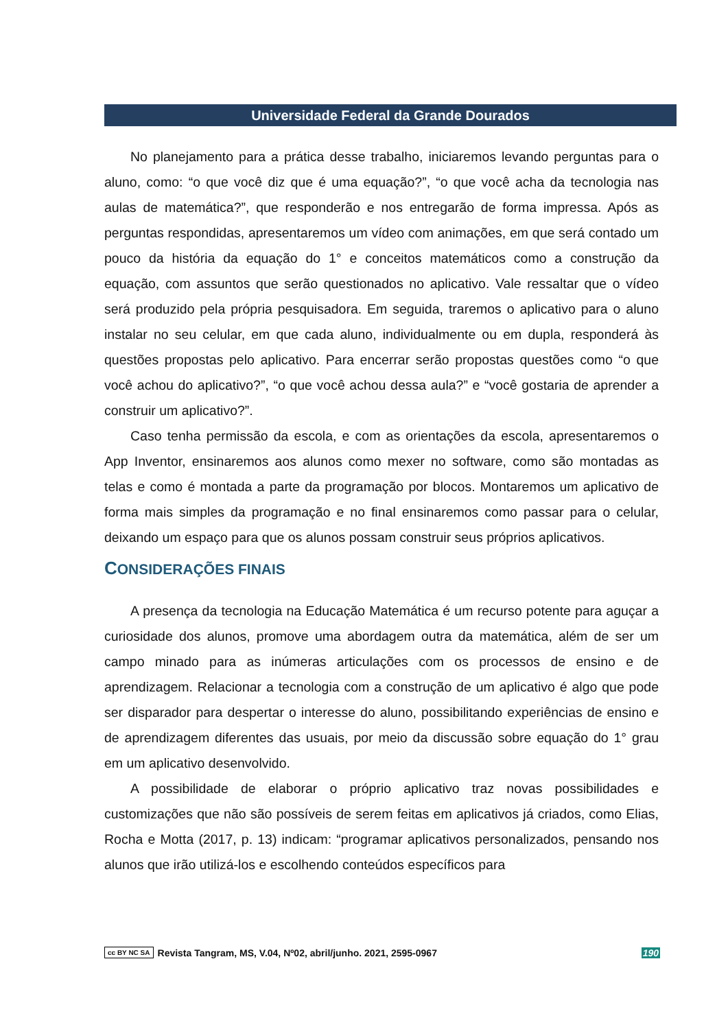Universidade Federal da Grande Dourados
No planejamento para a prática desse trabalho, iniciaremos levando perguntas para o aluno, como: “o que você diz que é uma equação?”, “o que você acha da tecnologia nas aulas de matemática?”, que responderão e nos entregarão de forma impressa. Após as perguntas respondidas, apresentaremos um vídeo com animações, em que será contado um pouco da história da equação do 1° e conceitos matemáticos como a construção da equação, com assuntos que serão questionados no aplicativo. Vale ressaltar que o vídeo será produzido pela própria pesquisadora. Em seguida, traremos o aplicativo para o aluno instalar no seu celular, em que cada aluno, individualmente ou em dupla, responderá às questões propostas pelo aplicativo. Para encerrar serão propostas questões como “o que você achou do aplicativo?”, “o que você achou dessa aula?” e “você gostaria de aprender a construir um aplicativo?”.
Caso tenha permissão da escola, e com as orientações da escola, apresentaremos o App Inventor, ensinaremos aos alunos como mexer no software, como são montadas as telas e como é montada a parte da programação por blocos. Montaremos um aplicativo de forma mais simples da programação e no final ensinaremos como passar para o celular, deixando um espaço para que os alunos possam construir seus próprios aplicativos.
CONSIDERAÇÕES FINAIS
A presença da tecnologia na Educação Matemática é um recurso potente para aguçar a curiosidade dos alunos, promove uma abordagem outra da matemática, além de ser um campo minado para as inúmeras articulações com os processos de ensino e de aprendizagem. Relacionar a tecnologia com a construção de um aplicativo é algo que pode ser disparador para despertar o interesse do aluno, possibilitando experiências de ensino e de aprendizagem diferentes das usuais, por meio da discussão sobre equação do 1° grau em um aplicativo desenvolvido.
A possibilidade de elaborar o próprio aplicativo traz novas possibilidades e customizações que não são possíveis de serem feitas em aplicativos já criados, como Elias, Rocha e Motta (2017, p. 13) indicam: “programar aplicativos personalizados, pensando nos alunos que irão utilizá-los e escolhendo conteúdos específicos para
cc BY NC SA Revista Tangram, MS, V.04, Nº02, abril/junho. 2021, 2595-0967 190